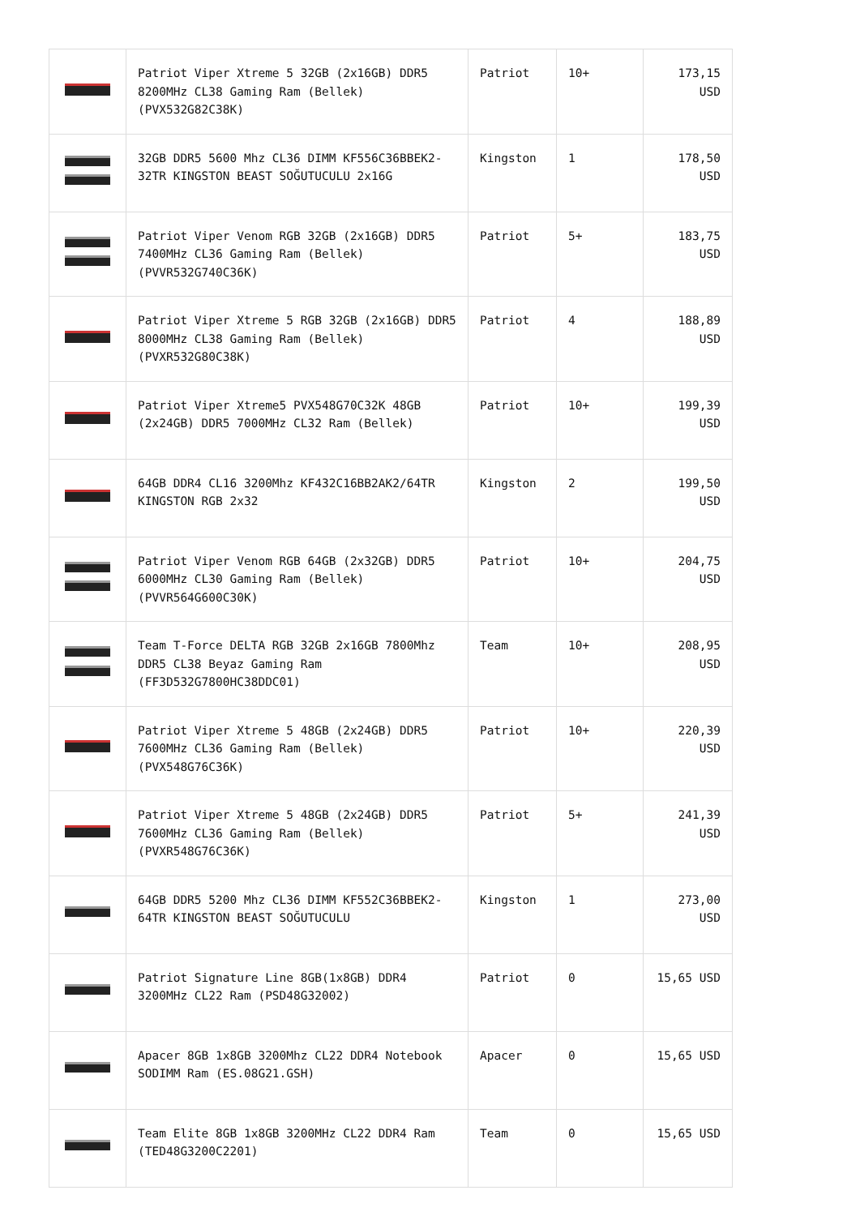| | Patriot Viper Xtreme 5 32GB (2x16GB) DDR5 8200MHz CL38 Gaming Ram (Bellek) (PVX532G82C38K) | Patriot | 10+ | 173,15 USD |
| | 32GB DDR5 5600 Mhz CL36 DIMM KF556C36BBEK2-32TR KINGSTON BEAST SOĞUTUCULU 2x16G | Kingston | 1 | 178,50 USD |
| | Patriot Viper Venom RGB 32GB (2x16GB) DDR5 7400MHz CL36 Gaming Ram (Bellek) (PVVR532G740C36K) | Patriot | 5+ | 183,75 USD |
| | Patriot Viper Xtreme 5 RGB 32GB (2x16GB) DDR5 8000MHz CL38 Gaming Ram (Bellek) (PVXR532G80C38K) | Patriot | 4 | 188,89 USD |
| | Patriot Viper Xtreme5 PVX548G70C32K 48GB (2x24GB) DDR5 7000MHz CL32 Ram (Bellek) | Patriot | 10+ | 199,39 USD |
| | 64GB DDR4 CL16 3200Mhz KF432C16BB2AK2/64TR KINGSTON RGB 2x32 | Kingston | 2 | 199,50 USD |
| | Patriot Viper Venom RGB 64GB (2x32GB) DDR5 6000MHz CL30 Gaming Ram (Bellek) (PVVR564G600C30K) | Patriot | 10+ | 204,75 USD |
| | Team T-Force DELTA RGB 32GB 2x16GB 7800Mhz DDR5 CL38 Beyaz Gaming Ram (FF3D532G7800HC38DDC01) | Team | 10+ | 208,95 USD |
| | Patriot Viper Xtreme 5 48GB (2x24GB) DDR5 7600MHz CL36 Gaming Ram (Bellek) (PVX548G76C36K) | Patriot | 10+ | 220,39 USD |
| | Patriot Viper Xtreme 5 48GB (2x24GB) DDR5 7600MHz CL36 Gaming Ram (Bellek) (PVXR548G76C36K) | Patriot | 5+ | 241,39 USD |
| | 64GB DDR5 5200 Mhz CL36 DIMM KF552C36BBEK2-64TR KINGSTON BEAST SOĞUTUCULU | Kingston | 1 | 273,00 USD |
| | Patriot Signature Line 8GB(1x8GB) DDR4 3200MHz CL22 Ram (PSD48G32002) | Patriot | 0 | 15,65 USD |
| | Apacer 8GB 1x8GB 3200Mhz CL22 DDR4 Notebook SODIMM Ram (ES.08G21.GSH) | Apacer | 0 | 15,65 USD |
| | Team Elite 8GB 1x8GB 3200MHz CL22 DDR4 Ram (TED48G3200C2201) | Team | 0 | 15,65 USD |